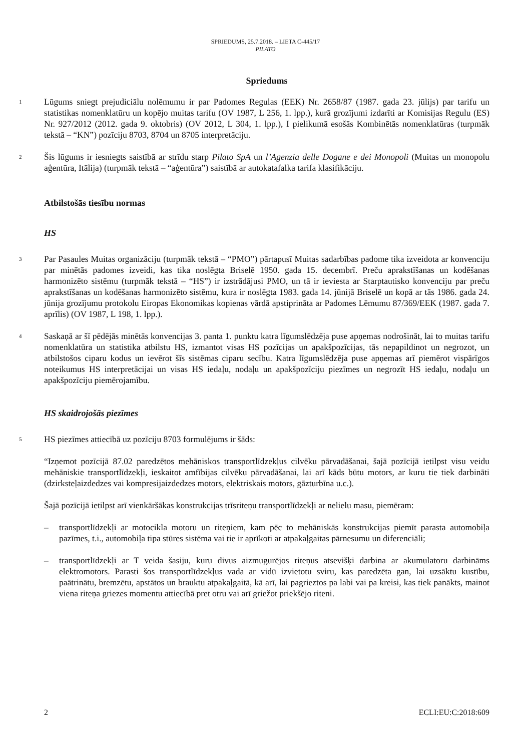SPRIEDUMS, 25.7.2018. – LIETA C-445/17
PILATO
Spriedums
1 Lūgums sniegt prejudiciālu nolēmumu ir par Padomes Regulas (EEK) Nr. 2658/87 (1987. gada 23. jūlijs) par tarifu un statistikas nomenklatūru un kopējo muitas tarifu (OV 1987, L 256, 1. lpp.), kurā grozījumi izdarīti ar Komisijas Regulu (ES) Nr. 927/2012 (2012. gada 9. oktobris) (OV 2012, L 304, 1. lpp.), I pielikumā esošās Kombinētās nomenklatūras (turpmāk tekstā – “KN”) pozīciju 8703, 8704 un 8705 interpretāciju.
2 Šis lūgums ir iesniegts saistībā ar strīdu starp Pilato SpA un l’Agenzia delle Dogane e dei Monopoli (Muitas un monopolu aģentūra, Itālija) (turpmāk tekstā – “aģentūra”) saistībā ar autokatafalka tarifa klasifikāciju.
Atbilstošās tiesību normas
HS
3 Par Pasaules Muitas organizāciju (turpmāk tekstā – “PMO”) pārtapusī Muitas sadarbības padome tika izveidota ar konvenciju par minētās padomes izveidi, kas tika noslēgta Briselē 1950. gada 15. decembrī. Preču aprakstīšanas un kodēšanas harmonizēto sistēmu (turpmāk tekstā – “HS”) ir izstrādājusi PMO, un tā ir ieviesta ar Starptautisko konvenciju par preču aprakstīšanas un kodēšanas harmonizēto sistēmu, kura ir noslēgta 1983. gada 14. jūnijā Briselē un kopā ar tās 1986. gada 24. jūnija grozījumu protokolu Eiropas Ekonomikas kopienas vārdā apstiprināta ar Padomes Lēmumu 87/369/EEK (1987. gada 7. aprīlis) (OV 1987, L 198, 1. lpp.).
4 Saskaņā ar šī pēdējās minētās konvencijas 3. panta 1. punktu katra līgumslēdzēja puse apņemas nodrošināt, lai to muitas tarifu nomenklatūra un statistika atbilstu HS, izmantot visas HS pozīcijas un apakšpozīcijas, tās nepapildinot un negrozot, un atbilstošos ciparu kodus un ievērot šīs sistēmas ciparu secību. Katra līgumslēdzēja puse apņemas arī piemērot vispārīgos noteikumus HS interpretācijai un visas HS iedaļu, nodaļu un apakšpozīciju piezīmes un negrozīt HS iedaļu, nodaļu un apakšpozīciju piemērojamību.
HS skaidrojošās piezīmes
5 HS piezīmes attiecībā uz pozīciju 8703 formulējums ir šāds:
“Izņemot pozīcijā 87.02 paredzētos mehāniskos transportlīdzekļus cilvēku pārvadāšanai, šajā pozīcijā ietilpst visu veidu mehāniskie transportlīdzekļi, ieskaitot amfībijas cilvēku pārvadāšanai, lai arī kāds būtu motors, ar kuru tie tiek darbināti (dzirksteļaizdedzes vai kompresijaizdedzes motors, elektriskais motors, gāzturbīna u.c.).
Šajā pozīcijā ietilpst arī vienkāršākas konstrukcijas trīsriteņu transportlīdzekļi ar nelielu masu, piemēram:
– transportlīdzekļi ar motocikla motoru un riteņiem, kam pēc to mehāniskās konstrukcijas piemīt parasta automobiļa pazīmes, t.i., automobiļa tipa stūres sistēma vai tie ir aprīkoti ar atpakaļgaitas pārnesumu un diferenciāli;
– transportlīdzekļi ar T veida šasiju, kuru divus aizmugurējos riteņus atsevišķi darbina ar akumulatoru darbināms elektromotors. Parasti šos transportlīdzekļus vada ar vidū izvietotu sviru, kas paredzēta gan, lai uzsāktu kustību, paātrinātu, bremzētu, apstātos un brauktu atpakaļgaitā, kā arī, lai pagrieztos pa labi vai pa kreisi, kas tiek panākts, mainot viena riteņa griezes momentu attiecībā pret otru vai arī griežot priekšējo riteni.
2 ECLI:EU:C:2018:609